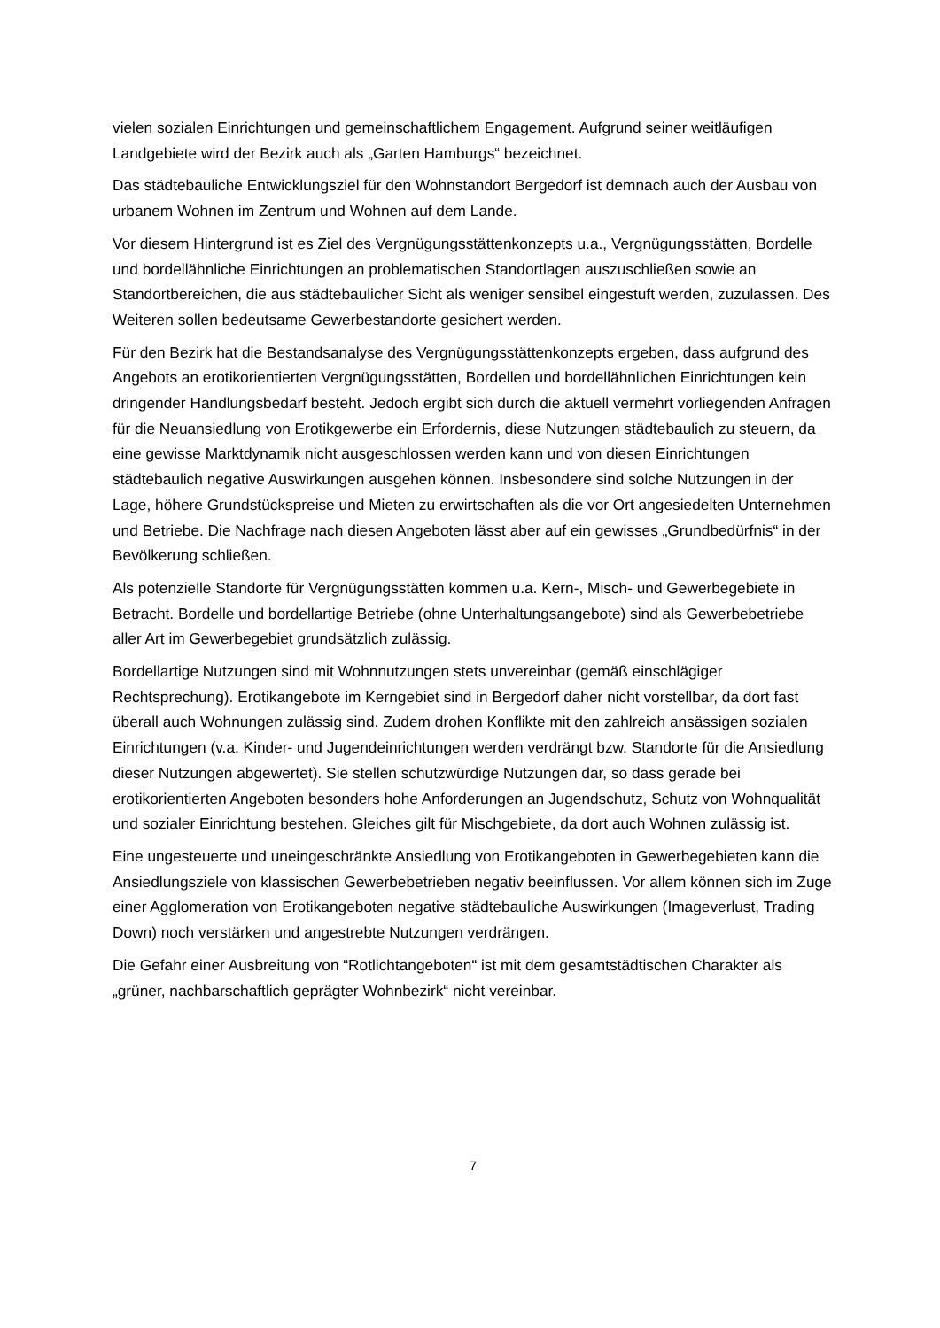vielen sozialen Einrichtungen und gemeinschaftlichem Engagement. Aufgrund seiner weitläufigen Landgebiete wird der Bezirk auch als „Garten Hamburgs“ bezeichnet.
Das städtebauliche Entwicklungsziel für den Wohnstandort Bergedorf ist demnach auch der Ausbau von urbanem Wohnen im Zentrum und Wohnen auf dem Lande.
Vor diesem Hintergrund ist es Ziel des Vergnügungsstättenkonzepts u.a., Vergnügungsstätten, Bordelle und bordellähnliche Einrichtungen an problematischen Standortlagen auszuschließen sowie an Standortbereichen, die aus städtebaulicher Sicht als weniger sensibel eingestuft werden, zuzulassen. Des Weiteren sollen bedeutsame Gewerbestandorte gesichert werden.
Für den Bezirk hat die Bestandsanalyse des Vergnügungsstättenkonzepts ergeben, dass aufgrund des Angebots an erotikorientierten Vergnügungsstätten, Bordellen und bordellähnlichen Einrichtungen kein dringender Handlungsbedarf besteht. Jedoch ergibt sich durch die aktuell vermehrt vorliegenden Anfragen für die Neuansiedlung von Erotikgewerbe ein Erfordernis, diese Nutzungen städtebaulich zu steuern, da eine gewisse Marktdynamik nicht ausgeschlossen werden kann und von diesen Einrichtungen städtebaulich negative Auswirkungen ausgehen können. Insbesondere sind solche Nutzungen in der Lage, höhere Grundstückspreise und Mieten zu erwirtschaften als die vor Ort angesiedelten Unternehmen und Betriebe. Die Nachfrage nach diesen Angeboten lässt aber auf ein gewisses „Grundbedürfnis“ in der Bevölkerung schließen.
Als potenzielle Standorte für Vergnügungsstätten kommen u.a. Kern-, Misch- und Gewerbegebiete in Betracht. Bordelle und bordellartige Betriebe (ohne Unterhaltungsangebote) sind als Gewerbebetriebe aller Art im Gewerbegebiet grundsätzlich zulässig.
Bordellartige Nutzungen sind mit Wohnnutzungen stets unvereinbar (gemäß einschlägiger Rechtsprechung). Erotikangebote im Kerngebiet sind in Bergedorf daher nicht vorstellbar, da dort fast überall auch Wohnungen zulässig sind. Zudem drohen Konflikte mit den zahlreich ansässigen sozialen Einrichtungen (v.a. Kinder- und Jugendeinrichtungen werden verdrängt bzw. Standorte für die Ansiedlung dieser Nutzungen abgewertet). Sie stellen schutzwürdige Nutzungen dar, so dass gerade bei erotikorientierten Angeboten besonders hohe Anforderungen an Jugendschutz, Schutz von Wohnqualität und sozialer Einrichtung bestehen. Gleiches gilt für Mischgebiete, da dort auch Wohnen zulässig ist.
Eine ungesteuerte und uneingeschränkte Ansiedlung von Erotikangeboten in Gewerbegebieten kann die Ansiedlungsziele von klassischen Gewerbebetrieben negativ beeinflussen. Vor allem können sich im Zuge einer Agglomeration von Erotikangeboten negative städtebauliche Auswirkungen (Imageverlust, Trading Down) noch verstärken und angestrebte Nutzungen verdrängen.
Die Gefahr einer Ausbreitung von “Rotlichtangeboten“ ist mit dem gesamtstädtischen Charakter als „grüner, nachbarschaftlich geprägter Wohnbezirk“ nicht vereinbar.
7